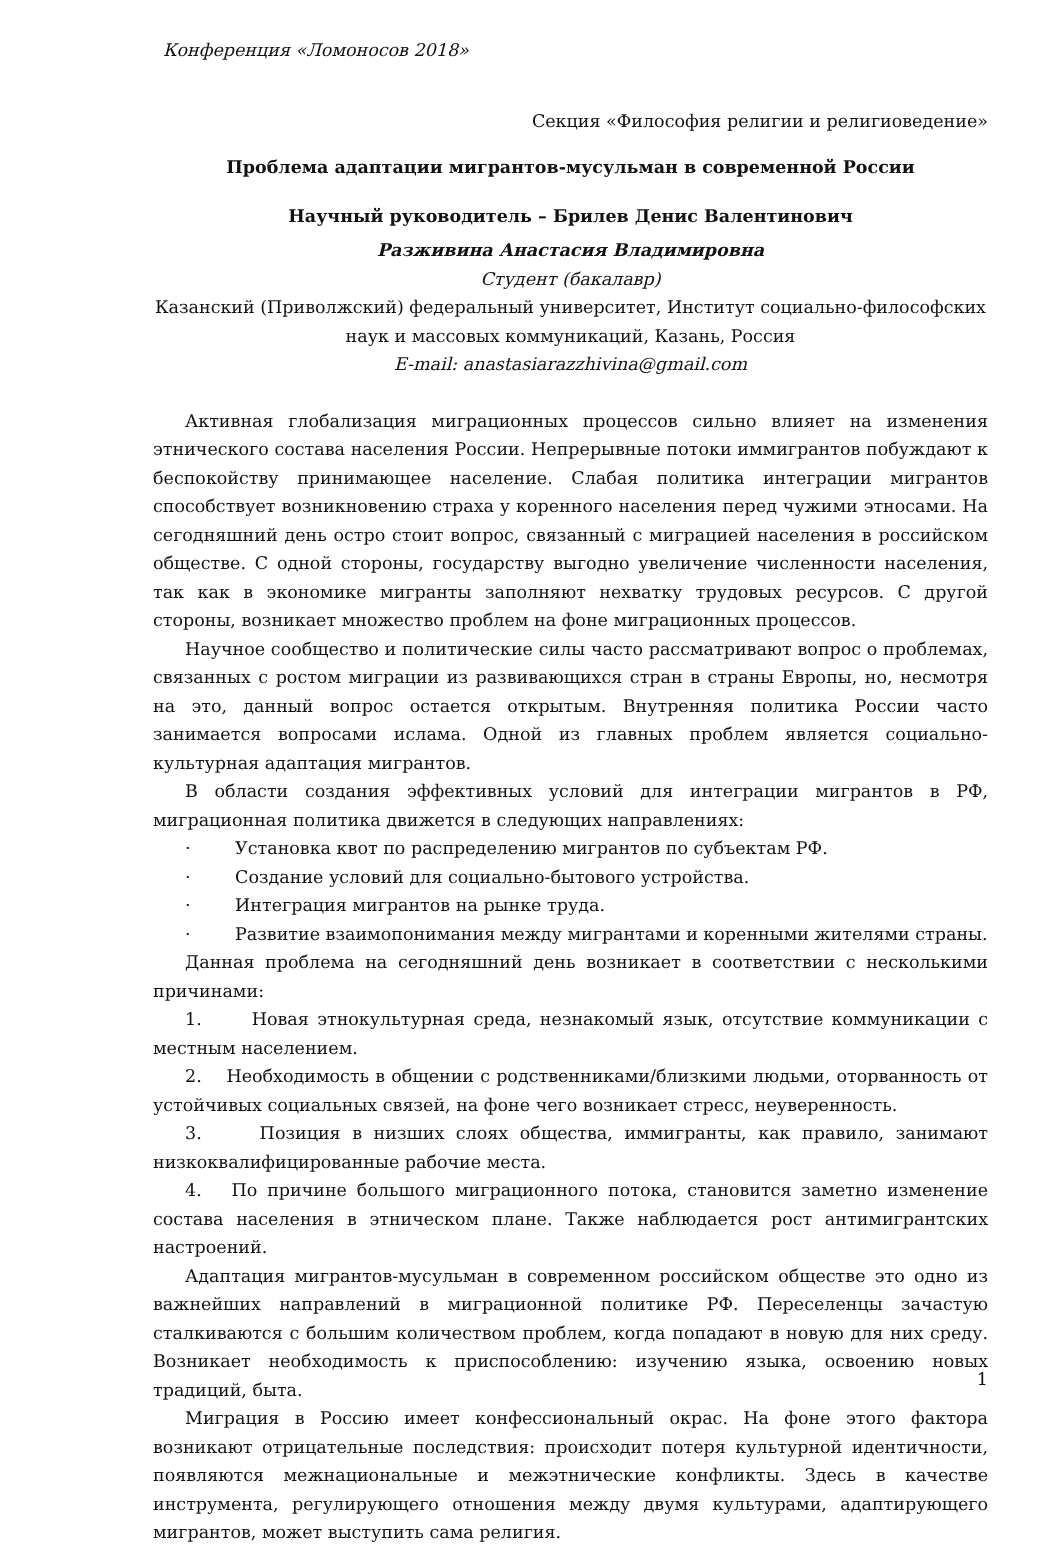Конференция «Ломоносов 2018»
Секция «Философия религии и религиоведение»
Проблема адаптации мигрантов-мусульман в современной России
Научный руководитель – Брилев Денис Валентинович
Разживина Анастасия Владимировна
Студент (бакалавр)
Казанский (Приволжский) федеральный университет, Институт социально-философских наук и массовых коммуникаций, Казань, Россия
E-mail: anastasiarazzhivina@gmail.com
Активная глобализация миграционных процессов сильно влияет на изменения этнического состава населения России. Непрерывные потоки иммигрантов побуждают к беспокойству принимающее население. Слабая политика интеграции мигрантов способствует возникновению страха у коренного населения перед чужими этносами. На сегодняшний день остро стоит вопрос, связанный с миграцией населения в российском обществе. С одной стороны, государству выгодно увеличение численности населения, так как в экономике мигранты заполняют нехватку трудовых ресурсов. С другой стороны, возникает множество проблем на фоне миграционных процессов.
Научное сообщество и политические силы часто рассматривают вопрос о проблемах, связанных с ростом миграции из развивающихся стран в страны Европы, но, несмотря на это, данный вопрос остается открытым. Внутренняя политика России часто занимается вопросами ислама. Одной из главных проблем является социально-культурная адаптация мигрантов.
В области создания эффективных условий для интеграции мигрантов в РФ, миграционная политика движется в следующих направлениях:
· Установка квот по распределению мигрантов по субъектам РФ.
· Создание условий для социально-бытового устройства.
· Интеграция мигрантов на рынке труда.
· Развитие взаимопонимания между мигрантами и коренными жителями страны.
Данная проблема на сегодняшний день возникает в соответствии с несколькими причинами:
1. Новая этнокультурная среда, незнакомый язык, отсутствие коммуникации с местным населением.
2. Необходимость в общении с родственниками/близкими людьми, оторванность от устойчивых социальных связей, на фоне чего возникает стресс, неуверенность.
3. Позиция в низших слоях общества, иммигранты, как правило, занимают низкоквалифицированные рабочие места.
4. По причине большого миграционного потока, становится заметно изменение состава населения в этническом плане. Также наблюдается рост антимигрантских настроений.
Адаптация мигрантов-мусульман в современном российском обществе это одно из важнейших направлений в миграционной политике РФ. Переселенцы зачастую сталкиваются с большим количеством проблем, когда попадают в новую для них среду. Возникает необходимость к приспособлению: изучению языка, освоению новых традиций, быта.
Миграция в Россию имеет конфессиональный окрас. На фоне этого фактора возникают отрицательные последствия: происходит потеря культурной идентичности, появляются межнациональные и межэтнические конфликты. Здесь в качестве инструмента, регулирующего отношения между двумя культурами, адаптирующего мигрантов, может выступить сама религия.
1